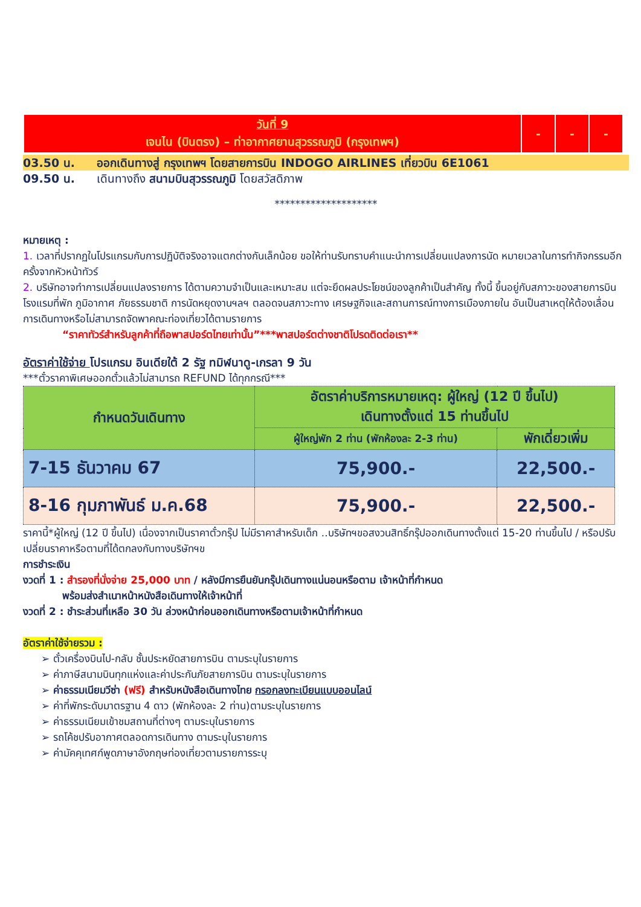| วันที่ 9 เจนไน (บินตรง) – ท่าอากาศยานสุวรรณภูมิ (กรุงเทพฯ) | - | - | - |
03.50 น. ออกเดินทางสู่ กรุงเทพฯ โดยสายการบิน INDOGO AIRLINES เที่ยวบิน 6E1061
09.50 น. เดินทางถึง สนามบินสุวรรณภูมิ โดยสวัสดิภาพ
********************
หมายเหตุ :
1. เวลาที่ปรากฏในโปรแกรมกับการปฏิบัติจริงอาจแตกต่างกันเล็กน้อย ขอให้ท่านรับทราบคำแนะนำการเปลี่ยนแปลงการนัด หมายเวลาในการทำกิจกรรมอีกครั้งจากหัวหน้าทัวร์
2. บริษัทอาจทำการเปลี่ยนแปลงรายการ ได้ตามความจำเป็นและเหมาะสม แต่จะยึดผลประโยชน์ของลูกค้าเป็นสำคัญ ทั้งนี้ ขึ้นอยู่กับสภาวะของสายการบิน โรงแรมที่พัก ภูมิอากาศ ภัยธรรมชาติ การนัดหยุดงานฯลฯ ตลอดจนสภาวะทาง เศรษฐกิจและสถานการณ์ทางการเมืองภายใน อันเป็นสาเหตุให้ต้องเลื่อนการเดินทางหรือไม่สามารถจัดพาคณะท่องเที่ยวได้ตามรายการ
“ราคาทัวร์สำหรับลูกค้าที่ถือพาสปอร์ตไทยเท่านั้น”***พาสปอร์ตต่างชาติโปรดติดต่อเรา**
อัตราค่าใช้จ่าย โปรแกรม อินเดียใต้ 2 รัฐ ทมิฬนาดู-เกรลา 9 วัน
***ตั๋วราคาพิเศษออกตั๋วแล้วไม่สามารถ REFUND ได้ทุกกรณี***
| กำหนดวันเดินทาง | อัตราค่าบริการหมายเหตุ: ผู้ใหญ่ (12 ปี ขึ้นไป) เดินทางตั้งแต่ 15 ท่านขึ้นไป | |
| | ผู้ใหญ่พัก 2 ท่าน (พักห้องละ 2-3 ท่าน) | พักเดี่ยวเพิ่ม |
| 7-15 ธันวาคม 67 | 75,900.- | 22,500.- |
| 8-16 กุมภาพันธ์ ม.ค.68 | 75,900.- | 22,500.- |
ราคานี้*ผู้ใหญ่ (12 ปี ขึ้นไป) เนื่องจากเป็นราคาตั๋วกรุ๊ป ไม่มีราคาสำหรับเด็ก ..บริษัทฯขอสงวนสิทธิ์กรุ๊ปออกเดินทางตั้งแต่ 15-20 ท่านขึ้นไป / หรือปรับเปลี่ยนราคาหรือตามที่ได้ตกลงกับทางบริษัทฯข
การชำระเงิน
งวดที่ 1 : สำรองที่นั่งจ่าย 25,000 บาท / หลังมีการยืนยันกรุ๊ปเดินทางแน่นอนหรือตาม เจ้าหน้าที่กำหนด
พร้อมส่งสำเนาหน้าหนังสือเดินทางให้เจ้าหน้าที่
งวดที่ 2 : ชำระส่วนที่เหลือ 30 วัน ล่วงหน้าก่อนออกเดินทางหรือตามเจ้าหน้าที่กำหนด
อัตราค่าใช้จ่ายรวม :
➢ ตั๋วเครื่องบินไป-กลับ ชั้นประหยัดสายการบิน ตามระบุในรายการ
➢ ค่าภาษีสนามบินทุกแห่งและค่าประกันภัยสายการบิน ตามระบุในรายการ
➢ ค่าธรรมเนียมวีซ่า (ฟรี) สำหรับหนังสือเดินทางไทย กรอกลงทะเบียนแบบออนไลน์
➢ ค่าที่พักระดับมาตรฐาน 4 ดาว (พักห้องละ 2 ท่าน)ตามระบุในรายการ
➢ ค่าธรรมเนียมเข้าชมสถานที่ต่างๆ ตามระบุในรายการ
➢ รถโค้ชปรับอากาศตลอดการเดินทาง ตามระบุในรายการ
➢ ค่ามัคคุเทศก์พูดภาษาอังกฤษท่องเที่ยวตามรายการระบุ